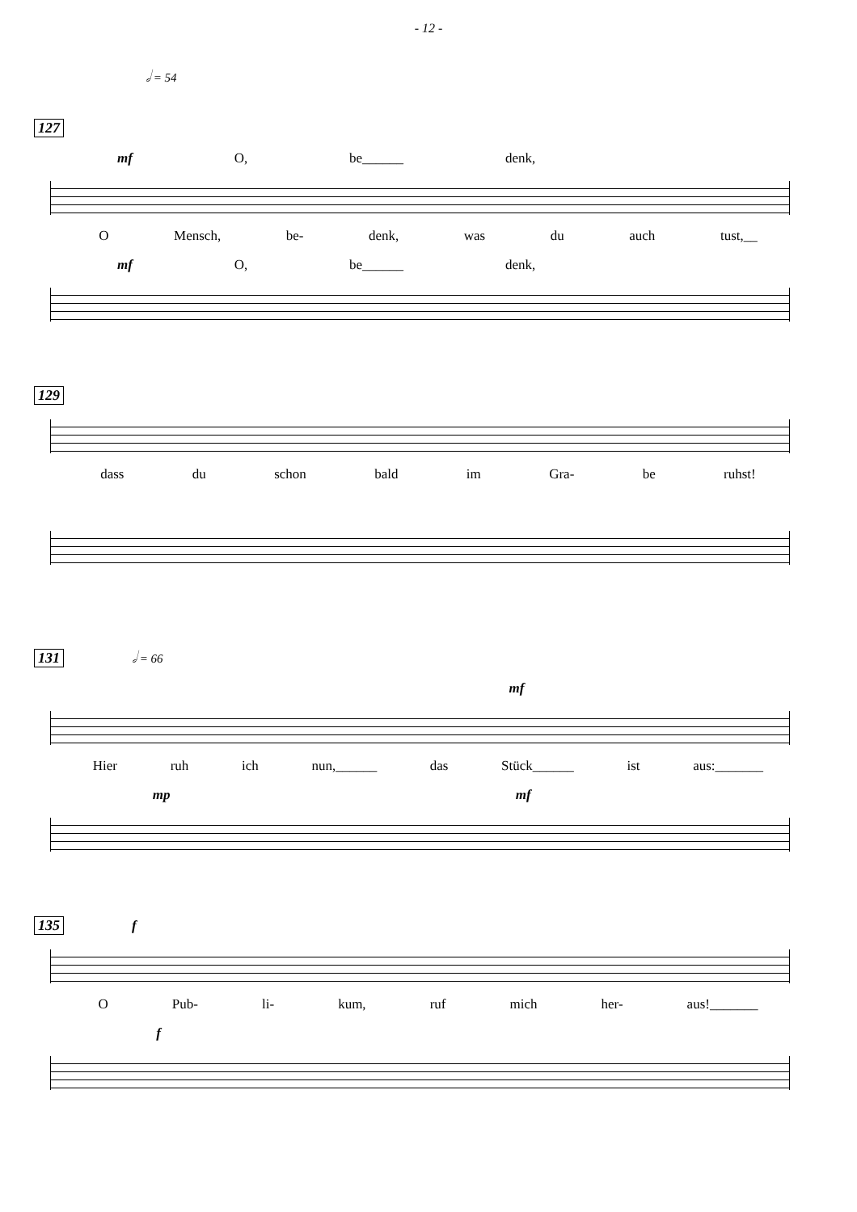- 12 -
𝅗𝅥 = 54
127
mf O, be______ denk,
O Mensch, be- denk, was du auch tust,__
mf O, be______ denk,
129
dass du schon bald im Gra- be ruhst!
131 𝅗𝅥 = 66
mf
Hier ruh ich nun,______ das Stück______ ist aus:_______
mp mf
135 f
O Pub- li- kum, ruf mich her- aus!_______
f